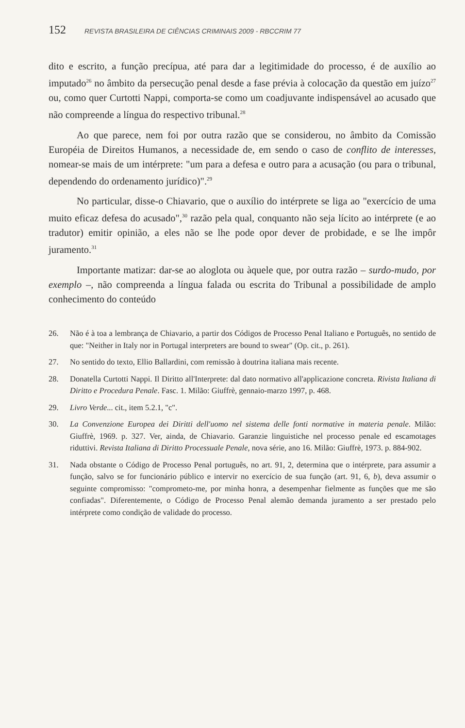152 REVISTA BRASILEIRA DE CIÊNCIAS CRIMINAIS 2009 - RBCCRIM 77
dito e escrito, a função precípua, até para dar a legitimidade do processo, é de auxílio ao imputado<sup>26</sup> no âmbito da persecução penal desde a fase prévia à colocação da questão em juízo<sup>27</sup> ou, como quer Curtotti Nappi, comporta-se como um coadjuvante indispensável ao acusado que não compreende a língua do respectivo tribunal.<sup>28</sup>
Ao que parece, nem foi por outra razão que se considerou, no âmbito da Comissão Européia de Direitos Humanos, a necessidade de, em sendo o caso de conflito de interesses, nomear-se mais de um intérprete: "um para a defesa e outro para a acusação (ou para o tribunal, dependendo do ordenamento jurídico)".<sup>29</sup>
No particular, disse-o Chiavario, que o auxílio do intérprete se liga ao "exercício de uma muito eficaz defesa do acusado",<sup>30</sup> razão pela qual, conquanto não seja lícito ao intérprete (e ao tradutor) emitir opinião, a eles não se lhe pode opor dever de probidade, e se lhe impôr juramento.<sup>31</sup>
Importante matizar: dar-se ao aloglota ou àquele que, por outra razão – surdo-mudo, por exemplo –, não compreenda a língua falada ou escrita do Tribunal a possibilidade de amplo conhecimento do conteúdo
26. Não é à toa a lembrança de Chiavario, a partir dos Códigos de Processo Penal Italiano e Português, no sentido de que: "Neither in Italy nor in Portugal interpreters are bound to swear" (Op. cit., p. 261).
27. No sentido do texto, Ellio Ballardini, com remissão à doutrina italiana mais recente.
28. Donatella Curtotti Nappi. Il Diritto all'Interprete: dal dato normativo all'applicazione concreta. Rivista Italiana di Diritto e Procedura Penale. Fasc. 1. Milão: Giuffrè, gennaio-marzo 1997, p. 468.
29. Livro Verde... cit., item 5.2.1, "c".
30. La Convenzione Europea dei Diritti dell'uomo nel sistema delle fonti normative in materia penale. Milão: Giuffrè, 1969. p. 327. Ver, ainda, de Chiavario. Garanzie linguistiche nel processo penale ed escamotages riduttivi. Revista Italiana di Diritto Processuale Penale, nova série, ano 16. Milão: Giuffrè, 1973. p. 884-902.
31. Nada obstante o Código de Processo Penal português, no art. 91, 2, determina que o intérprete, para assumir a função, salvo se for funcionário público e intervir no exercício de sua função (art. 91, 6, b), deva assumir o seguinte compromisso: "comprometo-me, por minha honra, a desempenhar fielmente as funções que me são confiadas". Diferentemente, o Código de Processo Penal alemão demanda juramento a ser prestado pelo intérprete como condição de validade do processo.